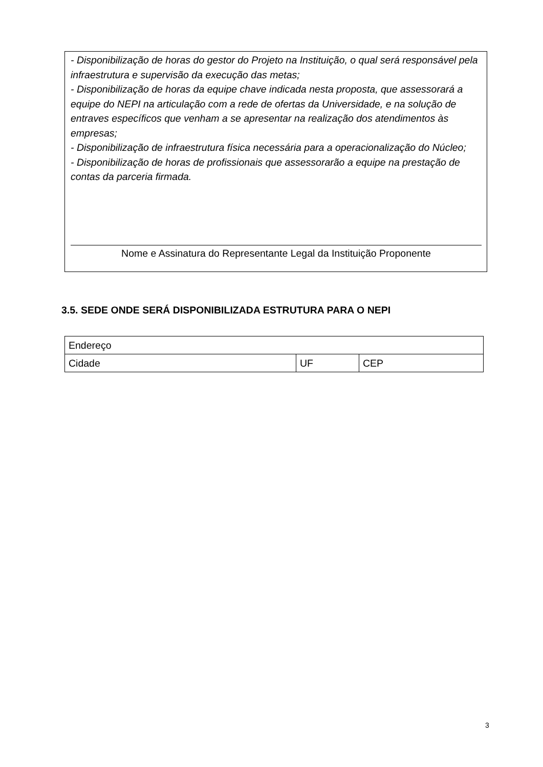- Disponibilização de horas do gestor do Projeto na Instituição, o qual será responsável pela infraestrutura e supervisão da execução das metas;
- Disponibilização de horas da equipe chave indicada nesta proposta, que assessorará a equipe do NEPI na articulação com a rede de ofertas da Universidade, e na solução de entraves específicos que venham a se apresentar na realização dos atendimentos às empresas;
- Disponibilização de infraestrutura física necessária para a operacionalização do Núcleo;
- Disponibilização de horas de profissionais que assessorarão a equipe na prestação de contas da parceria firmada.
Nome e Assinatura do Representante Legal da Instituição Proponente
3.5. SEDE ONDE SERÁ DISPONIBILIZADA ESTRUTURA PARA O NEPI
| Endereço | | |
| Cidade | UF | CEP |
3